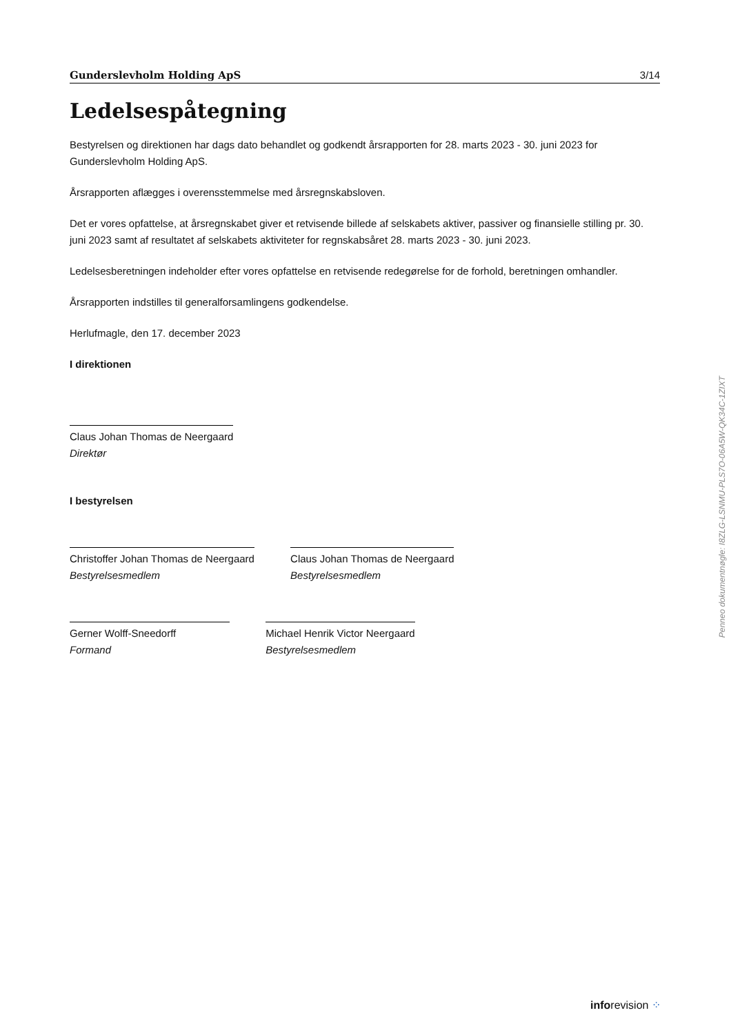Gunderslevholm Holding ApS 3/14
Ledelsespåtegning
Bestyrelsen og direktionen har dags dato behandlet og godkendt årsrapporten for 28. marts 2023 - 30. juni 2023 for Gunderslevholm Holding ApS.
Årsrapporten aflægges i overensstemmelse med årsregnskabsloven.
Det er vores opfattelse, at årsregnskabet giver et retvisende billede af selskabets aktiver, passiver og finansielle stilling pr. 30. juni 2023 samt af resultatet af selskabets aktiviteter for regnskabsåret 28. marts 2023 - 30. juni 2023.
Ledelsesberetningen indeholder efter vores opfattelse en retvisende redegørelse for de forhold, beretningen omhandler.
Årsrapporten indstilles til generalforsamlingens godkendelse.
Herlufmagle, den 17. december 2023
I direktionen
Claus Johan Thomas de Neergaard
Direktør
I bestyrelsen
Christoffer Johan Thomas de Neergaard
Bestyrelsesmedlem
Claus Johan Thomas de Neergaard
Bestyrelsesmedlem
Gerner Wolff-Sneedorff
Formand
Michael Henrik Victor Neergaard
Bestyrelsesmedlem
Penneo dokumentnøgle: I8ZLG-LSNMU-PLS7O-06A5W-QK34C-1ZIXT
inforevision ⁘